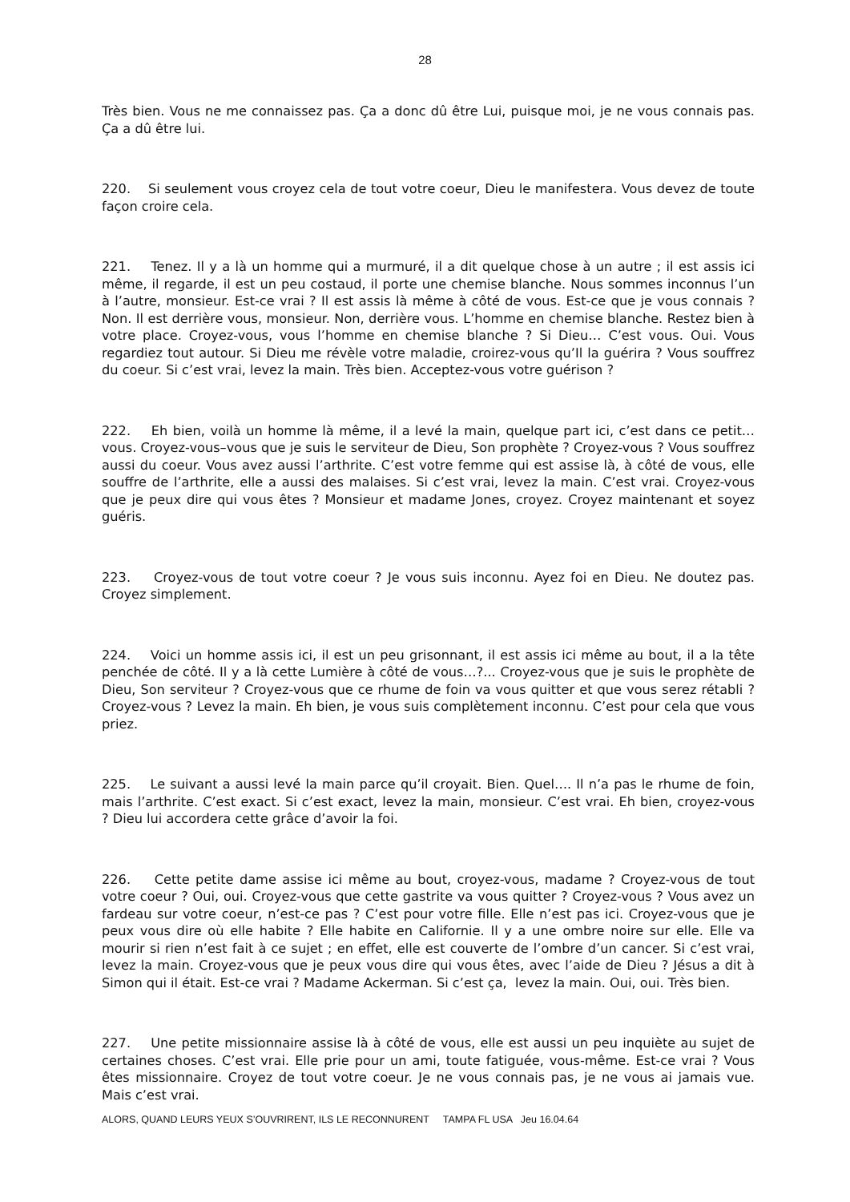28
Très bien. Vous ne me connaissez pas. Ça a donc dû être Lui, puisque moi, je ne vous connais pas. Ça a dû être lui.
220. Si seulement vous croyez cela de tout votre coeur, Dieu le manifestera. Vous devez de toute façon croire cela.
221. Tenez. Il y a là un homme qui a murmuré, il a dit quelque chose à un autre ; il est assis ici même, il regarde, il est un peu costaud, il porte une chemise blanche. Nous sommes inconnus l’un à l’autre, monsieur. Est-ce vrai ? Il est assis là même à côté de vous. Est-ce que je vous connais ? Non. Il est derrière vous, monsieur. Non, derrière vous. L’homme en chemise blanche. Restez bien à votre place. Croyez-vous, vous l’homme en chemise blanche ? Si Dieu… C’est vous. Oui. Vous regardiez tout autour. Si Dieu me révèle votre maladie, croirez-vous qu’Il la guérira ? Vous souffrez du coeur. Si c’est vrai, levez la main. Très bien. Acceptez-vous votre guérison ?
222. Eh bien, voilà un homme là même, il a levé la main, quelque part ici, c’est dans ce petit… vous. Croyez-vous–vous que je suis le serviteur de Dieu, Son prophète ? Croyez-vous ? Vous souffrez aussi du coeur. Vous avez aussi l’arthrite. C’est votre femme qui est assise là, à côté de vous, elle souffre de l’arthrite, elle a aussi des malaises. Si c’est vrai, levez la main. C’est vrai. Croyez-vous que je peux dire qui vous êtes ? Monsieur et madame Jones, croyez. Croyez maintenant et soyez guéris.
223. Croyez-vous de tout votre coeur ? Je vous suis inconnu. Ayez foi en Dieu. Ne doutez pas. Croyez simplement.
224. Voici un homme assis ici, il est un peu grisonnant, il est assis ici même au bout, il a la tête penchée de côté. Il y a là cette Lumière à côté de vous…?... Croyez-vous que je suis le prophète de Dieu, Son serviteur ? Croyez-vous que ce rhume de foin va vous quitter et que vous serez rétabli ? Croyez-vous ? Levez la main. Eh bien, je vous suis complètement inconnu. C’est pour cela que vous priez.
225. Le suivant a aussi levé la main parce qu’il croyait. Bien. Quel…. Il n’a pas le rhume de foin, mais l’arthrite. C’est exact. Si c’est exact, levez la main, monsieur. C’est vrai. Eh bien, croyez-vous ? Dieu lui accordera cette grâce d’avoir la foi.
226. Cette petite dame assise ici même au bout, croyez-vous, madame ? Croyez-vous de tout votre coeur ? Oui, oui. Croyez-vous que cette gastrite va vous quitter ? Croyez-vous ? Vous avez un fardeau sur votre coeur, n’est-ce pas ? C’est pour votre fille. Elle n’est pas ici. Croyez-vous que je peux vous dire où elle habite ? Elle habite en Californie. Il y a une ombre noire sur elle. Elle va mourir si rien n’est fait à ce sujet ; en effet, elle est couverte de l’ombre d’un cancer. Si c’est vrai, levez la main. Croyez-vous que je peux vous dire qui vous êtes, avec l’aide de Dieu ? Jésus a dit à Simon qui il était. Est-ce vrai ? Madame Ackerman. Si c’est ça, levez la main. Oui, oui. Très bien.
227. Une petite missionnaire assise là à côté de vous, elle est aussi un peu inquiète au sujet de certaines choses. C’est vrai. Elle prie pour un ami, toute fatiguée, vous-même. Est-ce vrai ? Vous êtes missionnaire. Croyez de tout votre coeur. Je ne vous connais pas, je ne vous ai jamais vue. Mais c’est vrai.
ALORS, QUAND LEURS YEUX S’OUVRIRENT, ILS LE RECONNURENT TAMPA FL USA Jeu 16.04.64